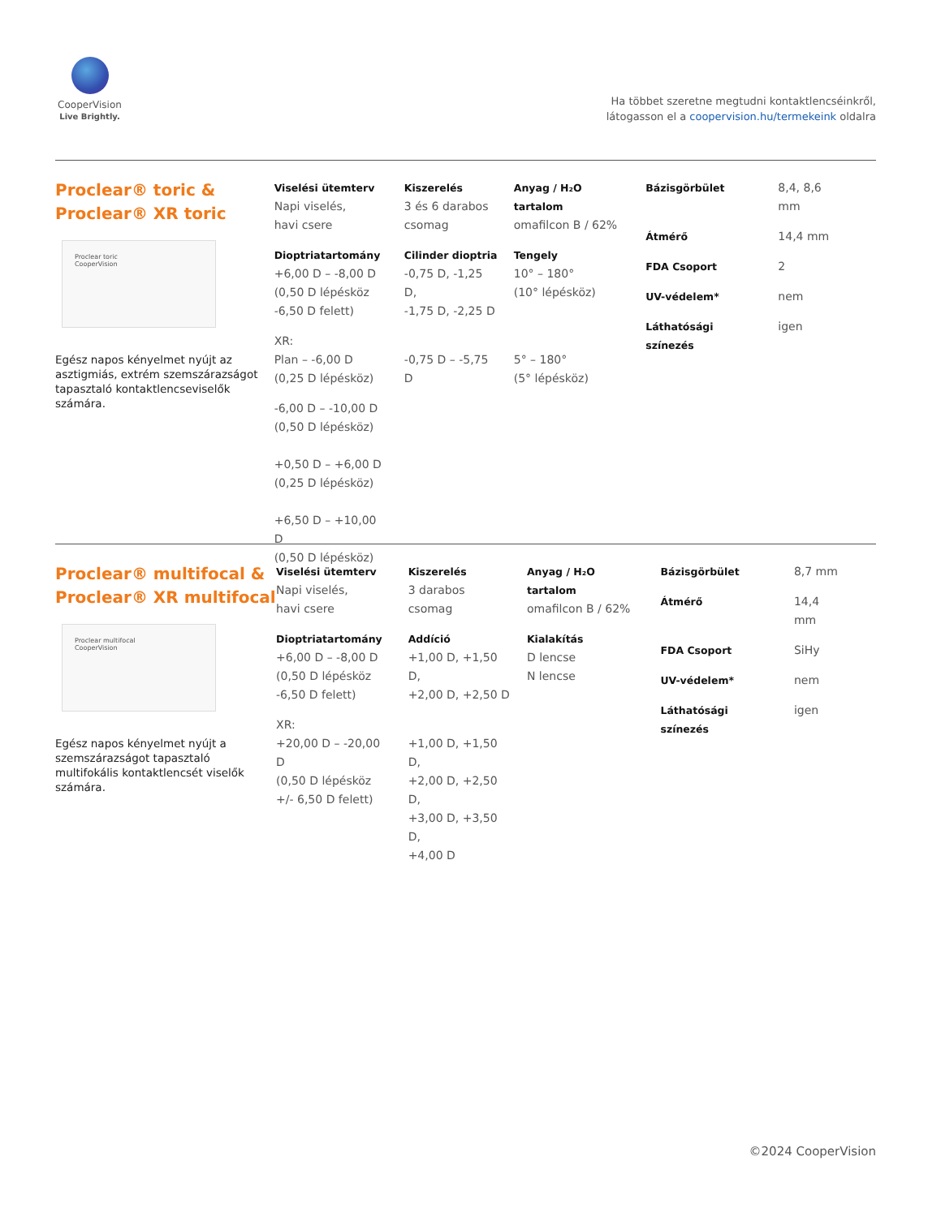CooperVision
Live Brightly.
Ha többet szeretne megtudni kontaktlencséinkről,
látogasson el a coopervision.hu/termekeink oldalra
Proclear® toric &
Proclear® XR toric
Proclear toric
CooperVision
Egész napos kényelmet nyújt az asztigmiás, extrém szemszáraz­ságot tapasztaló kontaktlencse­viselők számára.
| Viselési ütemterv Napi viselés, havi csere | Kiszerelés 3 és 6 darabos csomag | Anyag / H₂O tartalom omafilcon B / 62% | / Bázisgörbület / 8,4, 8,6 mm / / Átmérő / 14,4 mm / / FDA Csoport / 2 / / UV-védelem* / nem / / Láthatósági színezés / igen / |
| Dioptriatartomány +6,00 D – -8,00 D (0,50 D lépésköz -6,50 D felett) | Cilinder dioptria -0,75 D, -1,25 D, -1,75 D, -2,25 D | Tengely 10° – 180° (10° lépésköz) | |
| XR: Plan – -6,00 D (0,25 D lépésköz) | -0,75 D – -5,75 D | 5° – 180° (5° lépésköz) | |
| -6,00 D – -10,00 D (0,50 D lépésköz) +0,50 D – +6,00 D (0,25 D lépésköz) +6,50 D – +10,00 D (0,50 D lépésköz) | | | |
Proclear® multifocal &
Proclear® XR multifocal
Proclear multifocal
CooperVision
Egész napos kényelmet nyújt a szemszárazságot tapasztaló multifokális kontaktlencsét vise­lők számára.
| Viselési ütemterv Napi viselés, havi csere | Kiszerelés 3 darabos csomag | Anyag / H₂O tartalom omafilcon B / 62% | / Bázisgörbület / 8,7 mm / / Átmérő / 14,4 mm / / FDA Csoport / SiHy / / UV-védelem* / nem / / Láthatósági színezés / igen / |
| Dioptriatartomány +6,00 D – -8,00 D (0,50 D lépésköz -6,50 D felett) | Addíció +1,00 D, +1,50 D, +2,00 D, +2,50 D | Kialakítás D lencse N lencse | |
| XR: +20,00 D – -20,00 D (0,50 D lépésköz +/- 6,50 D felett) | +1,00 D, +1,50 D, +2,00 D, +2,50 D, +3,00 D, +3,50 D, +4,00 D | | |
©2024 CooperVision